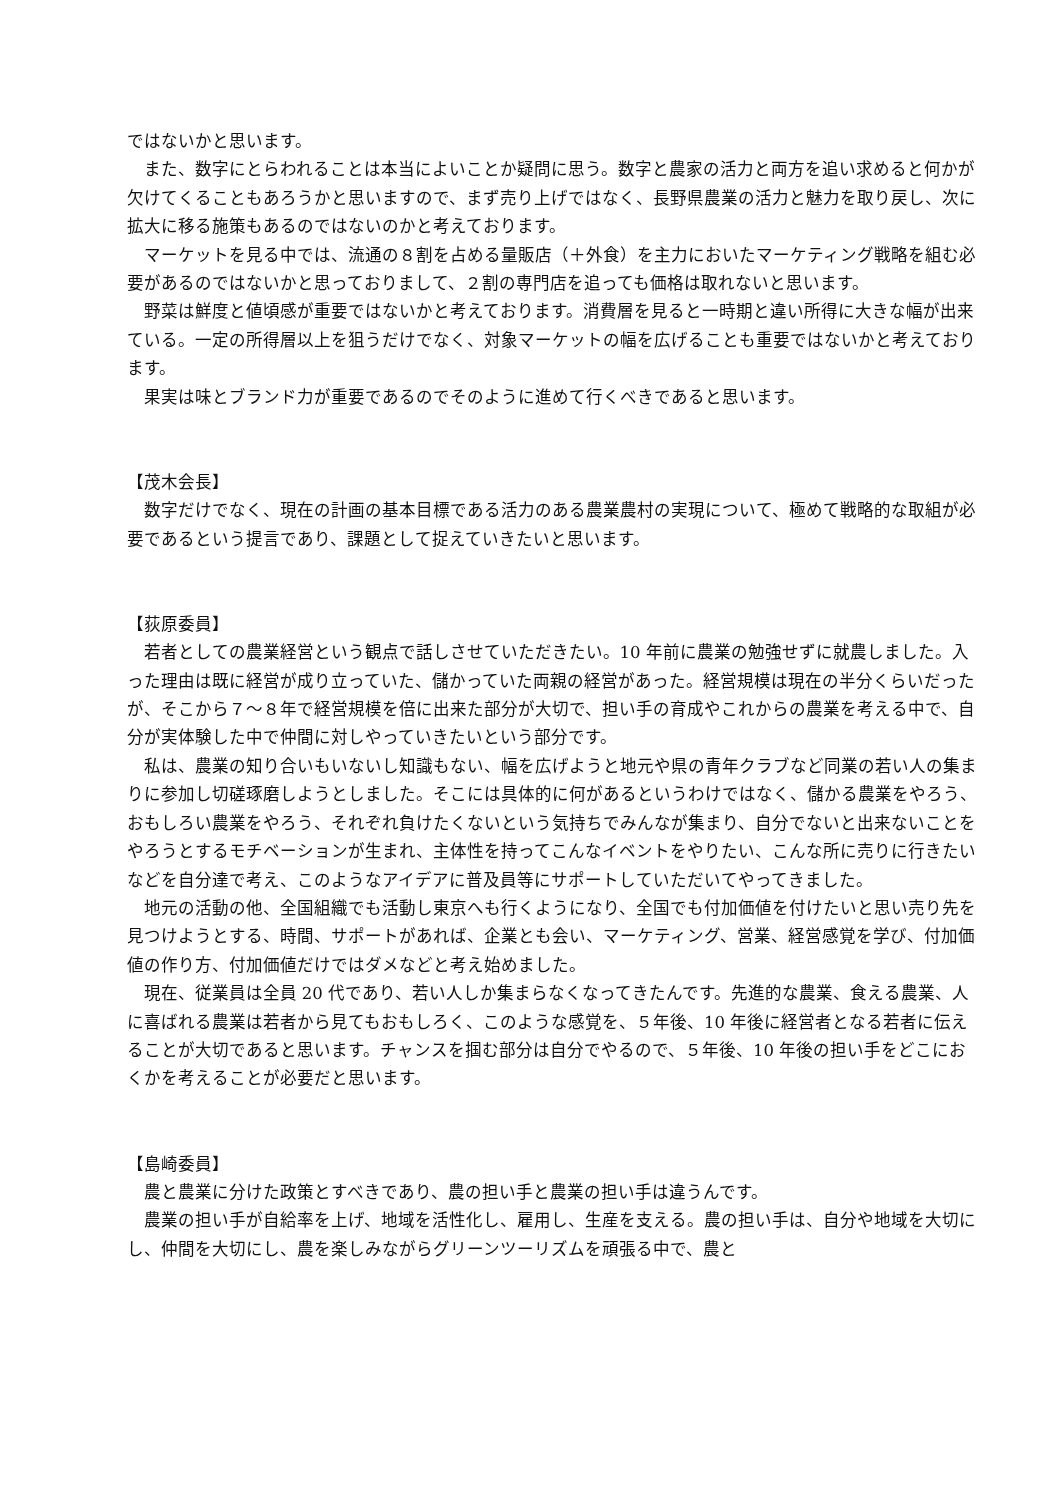ではないかと思います。
また、数字にとらわれることは本当によいことか疑問に思う。数字と農家の活力と両方を追い求めると何かが欠けてくることもあろうかと思いますので、まず売り上げではなく、長野県農業の活力と魅力を取り戻し、次に拡大に移る施策もあるのではないのかと考えております。
マーケットを見る中では、流通の８割を占める量販店（＋外食）を主力においたマーケティング戦略を組む必要があるのではないかと思っておりまして、２割の専門店を追っても価格は取れないと思います。
野菜は鮮度と値頃感が重要ではないかと考えております。消費層を見ると一時期と違い所得に大きな幅が出来ている。一定の所得層以上を狙うだけでなく、対象マーケットの幅を広げることも重要ではないかと考えております。
果実は味とブランド力が重要であるのでそのように進めて行くべきであると思います。
【茂木会長】
数字だけでなく、現在の計画の基本目標である活力のある農業農村の実現について、極めて戦略的な取組が必要であるという提言であり、課題として捉えていきたいと思います。
【荻原委員】
若者としての農業経営という観点で話しさせていただきたい。10 年前に農業の勉強せずに就農しました。入った理由は既に経営が成り立っていた、儲かっていた両親の経営があった。経営規模は現在の半分くらいだったが、そこから７～８年で経営規模を倍に出来た部分が大切で、担い手の育成やこれからの農業を考える中で、自分が実体験した中で仲間に対しやっていきたいという部分です。
私は、農業の知り合いもいないし知識もない、幅を広げようと地元や県の青年クラブなど同業の若い人の集まりに参加し切磋琢磨しようとしました。そこには具体的に何があるというわけではなく、儲かる農業をやろう、おもしろい農業をやろう、それぞれ負けたくないという気持ちでみんなが集まり、自分でないと出来ないことをやろうとするモチベーションが生まれ、主体性を持ってこんなイベントをやりたい、こんな所に売りに行きたいなどを自分達で考え、このようなアイデアに普及員等にサポートしていただいてやってきました。
地元の活動の他、全国組織でも活動し東京へも行くようになり、全国でも付加価値を付けたいと思い売り先を見つけようとする、時間、サポートがあれば、企業とも会い、マーケティング、営業、経営感覚を学び、付加価値の作り方、付加価値だけではダメなどと考え始めました。
現在、従業員は全員 20 代であり、若い人しか集まらなくなってきたんです。先進的な農業、食える農業、人に喜ばれる農業は若者から見てもおもしろく、このような感覚を、５年後、10 年後に経営者となる若者に伝えることが大切であると思います。チャンスを掴む部分は自分でやるので、５年後、10 年後の担い手をどこにおくかを考えることが必要だと思います。
【島崎委員】
農と農業に分けた政策とすべきであり、農の担い手と農業の担い手は違うんです。
農業の担い手が自給率を上げ、地域を活性化し、雇用し、生産を支える。農の担い手は、自分や地域を大切にし、仲間を大切にし、農を楽しみながらグリーンツーリズムを頑張る中で、農と